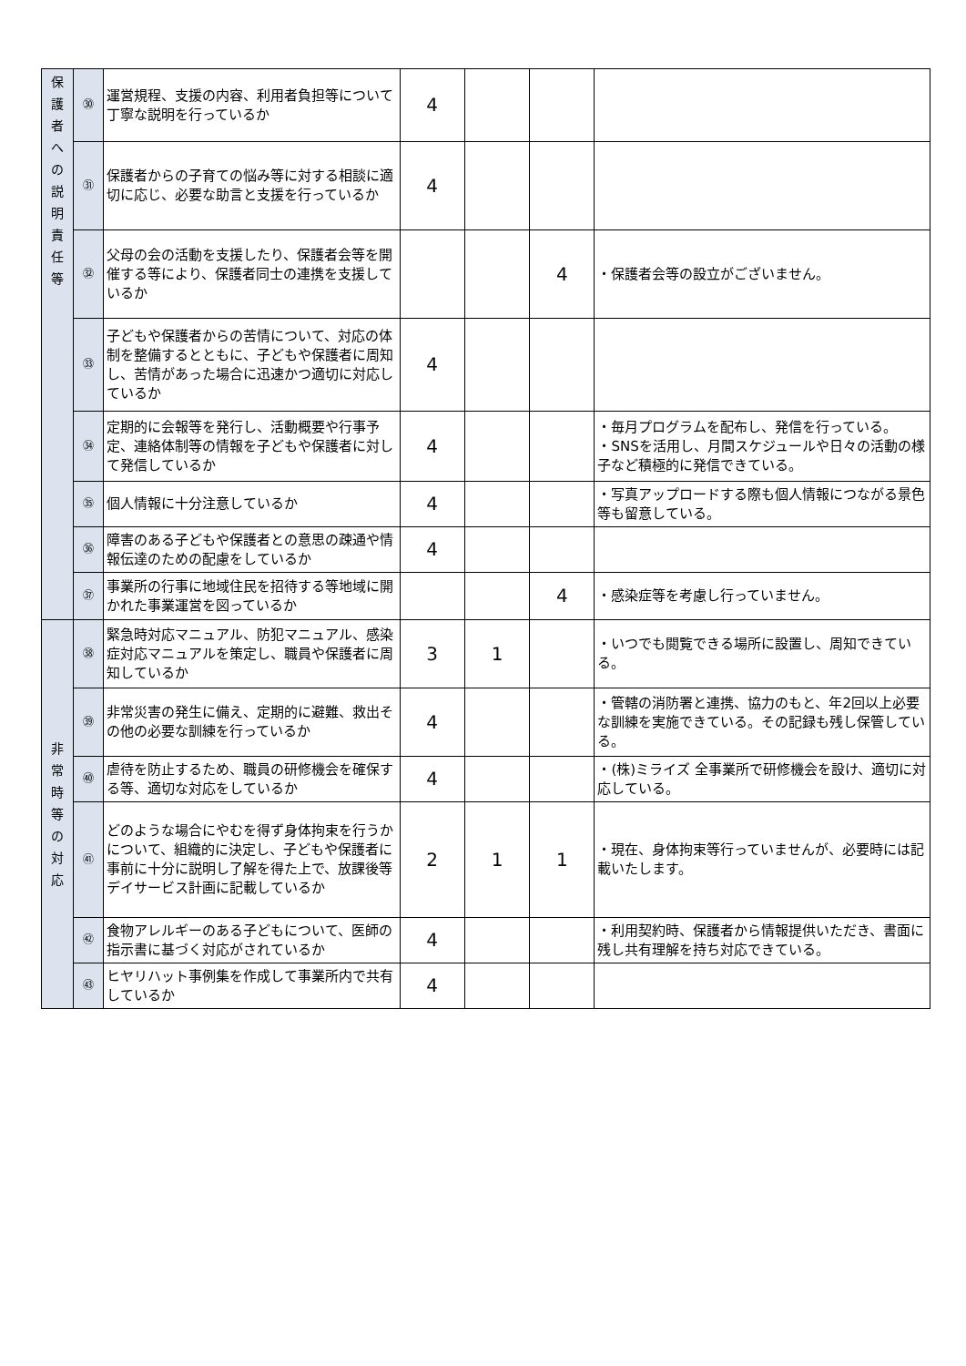| 保 護 者 へ の 説 明 責 任 等 | ㉚ | 運営規程、支援の内容、利用者負担等について丁寧な説明を行っているか | 4 | | | |
| | ㉛ | 保護者からの子育ての悩み等に対する相談に適切に応じ、必要な助言と支援を行っているか | 4 | | | |
| | ㉜ | 父母の会の活動を支援したり、保護者会等を開催する等により、保護者同士の連携を支援しているか | | | 4 | ・保護者会等の設立がございません。 |
| | ㉝ | 子どもや保護者からの苦情について、対応の体制を整備するとともに、子どもや保護者に周知し、苦情があった場合に迅速かつ適切に対応しているか | 4 | | | |
| | ㉞ | 定期的に会報等を発行し、活動概要や行事予定、連絡体制等の情報を子どもや保護者に対して発信しているか | 4 | | | ・毎月プログラムを配布し、発信を行っている。 ・SNSを活用し、月間スケジュールや日々の活動の様子など積極的に発信できている。 |
| | ㉟ | 個人情報に十分注意しているか | 4 | | | ・写真アップロードする際も個人情報につながる景色等も留意している。 |
| | ㊱ | 障害のある子どもや保護者との意思の疎通や情報伝達のための配慮をしているか | 4 | | | |
| | ㊲ | 事業所の行事に地域住民を招待する等地域に開かれた事業運営を図っているか | | | 4 | ・感染症等を考慮し行っていません。 |
| 非 常 時 等 の 対 応 | ㊳ | 緊急時対応マニュアル、防犯マニュアル、感染症対応マニュアルを策定し、職員や保護者に周知しているか | 3 | 1 | | ・いつでも閲覧できる場所に設置し、周知できている。 |
| | ㊴ | 非常災害の発生に備え、定期的に避難、救出その他の必要な訓練を行っているか | 4 | | | ・管轄の消防署と連携、協力のもと、年2回以上必要な訓練を実施できている。その記録も残し保管している。 |
| | ㊵ | 虐待を防止するため、職員の研修機会を確保する等、適切な対応をしているか | 4 | | | ・(株)ミライズ 全事業所で研修機会を設け、適切に対応している。 |
| | ㊶ | どのような場合にやむを得ず身体拘束を行うかについて、組織的に決定し、子どもや保護者に事前に十分に説明し了解を得た上で、放課後等デイサービス計画に記載しているか | 2 | 1 | 1 | ・現在、身体拘束等行っていませんが、必要時には記載いたします。 |
| | ㊷ | 食物アレルギーのある子どもについて、医師の指示書に基づく対応がされているか | 4 | | | ・利用契約時、保護者から情報提供いただき、書面に残し共有理解を持ち対応できている。 |
| | ㊸ | ヒヤリハット事例集を作成して事業所内で共有しているか | 4 | | | |